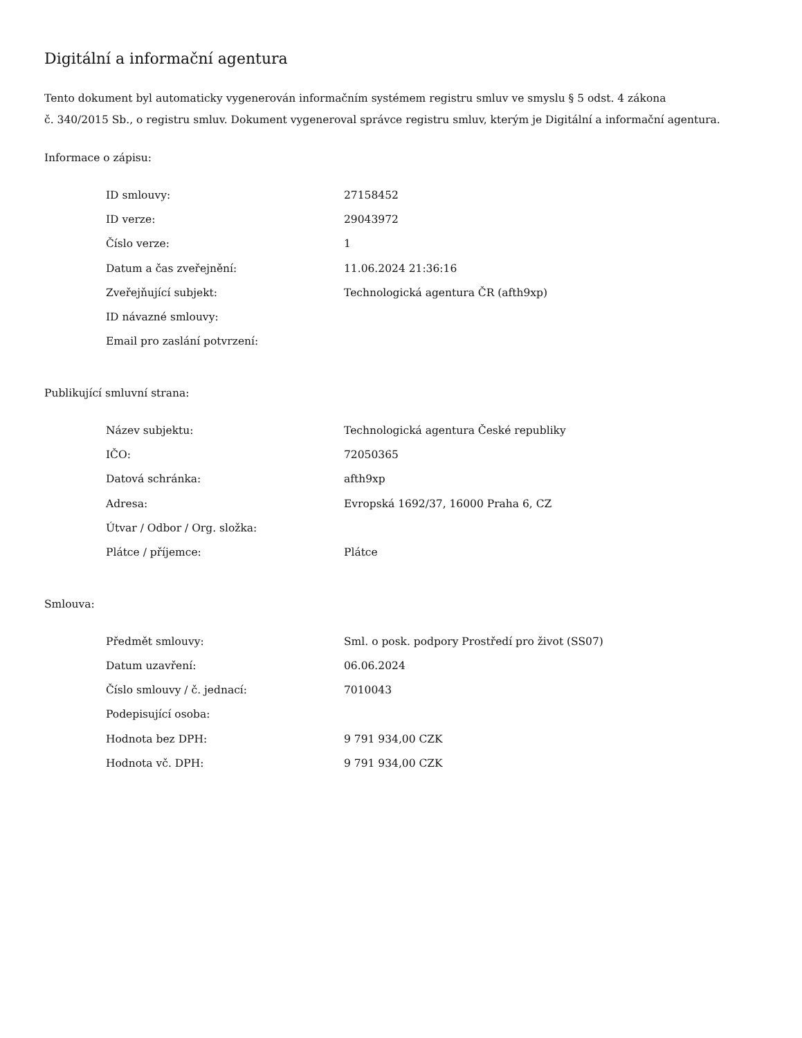Digitální a informační agentura
Tento dokument byl automaticky vygenerován informačním systémem registru smluv ve smyslu § 5 odst. 4 zákona
č. 340/2015 Sb., o registru smluv. Dokument vygeneroval správce registru smluv, kterým je Digitální a informační agentura.
Informace o zápisu:
| ID smlouvy: | 27158452 |
| ID verze: | 29043972 |
| Číslo verze: | 1 |
| Datum a čas zveřejnění: | 11.06.2024 21:36:16 |
| Zveřejňující subjekt: | Technologická agentura ČR (afth9xp) |
| ID návazné smlouvy: | |
| Email pro zaslání potvrzení: | |
Publikující smluvní strana:
| Název subjektu: | Technologická agentura České republiky |
| IČO: | 72050365 |
| Datová schránka: | afth9xp |
| Adresa: | Evropská 1692/37, 16000 Praha 6, CZ |
| Útvar / Odbor / Org. složka: | |
| Plátce / příjemce: | Plátce |
Smlouva:
| Předmět smlouvy: | Sml. o posk. podpory Prostředí pro život (SS07) |
| Datum uzavření: | 06.06.2024 |
| Číslo smlouvy / č. jednací: | 7010043 |
| Podepisující osoba: | |
| Hodnota bez DPH: | 9 791 934,00 CZK |
| Hodnota vč. DPH: | 9 791 934,00 CZK |